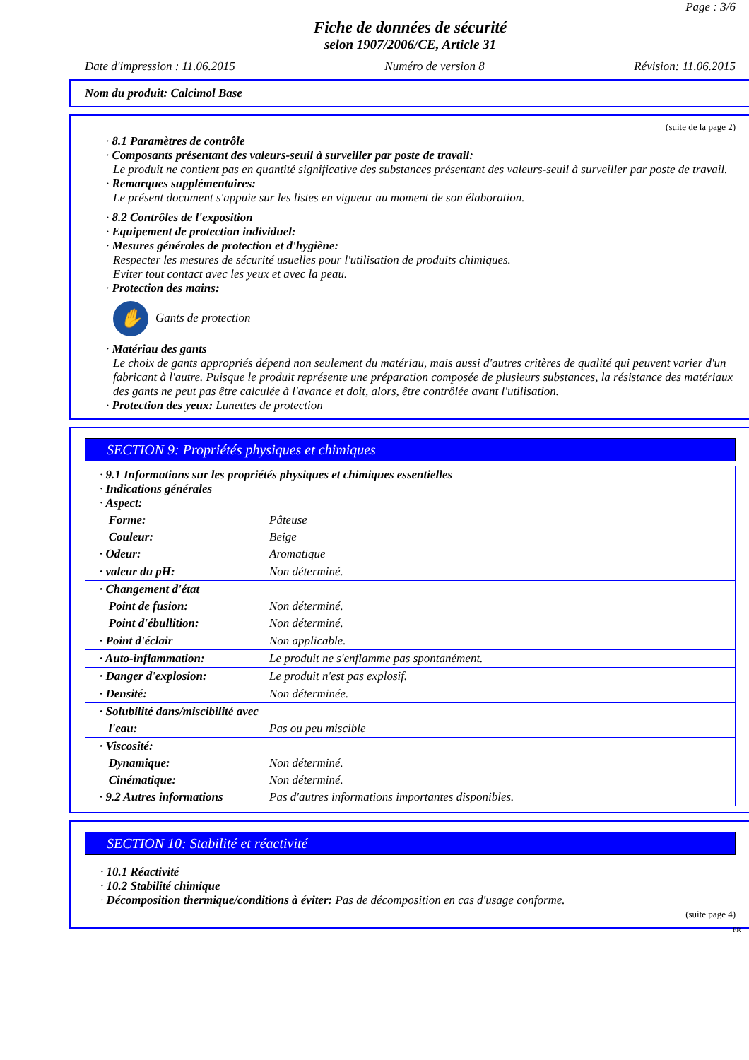Page : 3/6
Fiche de données de sécurité
selon 1907/2006/CE, Article 31
Date d'impression : 11.06.2015 Numéro de version 8 Révision: 11.06.2015
Nom du produit: Calcimol Base
(suite de la page 2)
· 8.1 Paramètres de contrôle
· Composants présentant des valeurs-seuil à surveiller par poste de travail:
Le produit ne contient pas en quantité significative des substances présentant des valeurs-seuil à surveiller par poste de travail.
· Remarques supplémentaires:
Le présent document s'appuie sur les listes en vigueur au moment de son élaboration.
· 8.2 Contrôles de l'exposition
· Equipement de protection individuel:
· Mesures générales de protection et d'hygiène:
Respecter les mesures de sécurité usuelles pour l'utilisation de produits chimiques.
Eviter tout contact avec les yeux et avec la peau.
· Protection des mains:
✋ Gants de protection
· Matériau des gants
Le choix de gants appropriés dépend non seulement du matériau, mais aussi d'autres critères de qualité qui peuvent varier d'un fabricant à l'autre. Puisque le produit représente une préparation composée de plusieurs substances, la résistance des matériaux des gants ne peut pas être calculée à l'avance et doit, alors, être contrôlée avant l'utilisation.
· Protection des yeux: Lunettes de protection
SECTION 9: Propriétés physiques et chimiques
| · 9.1 Informations sur les propriétés physiques et chimiques essentielles · Indications générales · Aspect: | |
| Forme: | Pâteuse |
| Couleur: | Beige |
| · Odeur: | Aromatique |
| · valeur du pH: | Non déterminé. |
| · Changement d'état | |
| Point de fusion: | Non déterminé. |
| Point d'ébullition: | Non déterminé. |
| · Point d'éclair | Non applicable. |
| · Auto-inflammation: | Le produit ne s'enflamme pas spontanément. |
| · Danger d'explosion: | Le produit n'est pas explosif. |
| · Densité: | Non déterminée. |
| · Solubilité dans/miscibilité avec | |
| l'eau: | Pas ou peu miscible |
| · Viscosité: | |
| Dynamique: | Non déterminé. |
| Cinématique: | Non déterminé. |
| · 9.2 Autres informations | Pas d'autres informations importantes disponibles. |
SECTION 10: Stabilité et réactivité
· 10.1 Réactivité
· 10.2 Stabilité chimique
· Décomposition thermique/conditions à éviter: Pas de décomposition en cas d'usage conforme.
(suite page 4)
FR